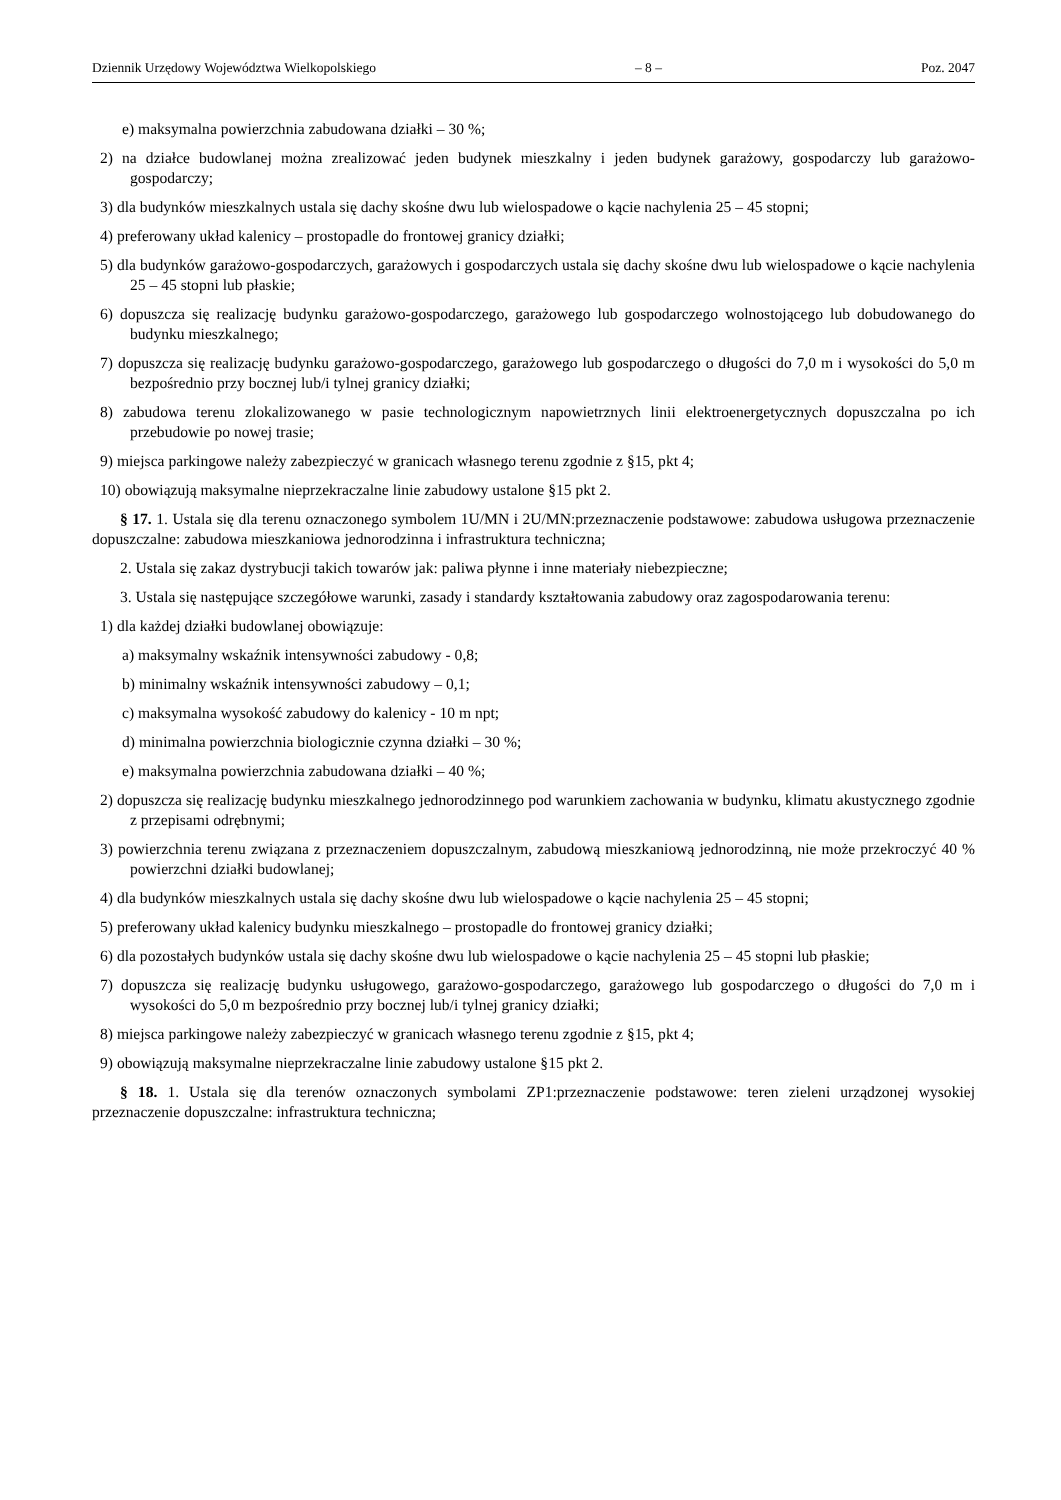Dziennik Urzędowy Województwa Wielkopolskiego – 8 – Poz. 2047
e) maksymalna powierzchnia zabudowana działki – 30 %;
2) na działce budowlanej można zrealizować jeden budynek mieszkalny i jeden budynek garażowy, gospodarczy lub garażowo-gospodarczy;
3) dla budynków mieszkalnych ustala się dachy skośne dwu lub wielospadowe o kącie nachylenia 25 – 45 stopni;
4) preferowany układ kalenicy – prostopadle do frontowej granicy działki;
5) dla budynków garażowo-gospodarczych, garażowych i gospodarczych ustala się dachy skośne dwu lub wielospadowe o kącie nachylenia 25 – 45 stopni lub płaskie;
6) dopuszcza się realizację budynku garażowo-gospodarczego, garażowego lub gospodarczego wolnostojącego lub dobudowanego do budynku mieszkalnego;
7) dopuszcza się realizację budynku garażowo-gospodarczego, garażowego lub gospodarczego o długości do 7,0 m i wysokości do 5,0 m bezpośrednio przy bocznej lub/i tylnej granicy działki;
8) zabudowa terenu zlokalizowanego w pasie technologicznym napowietrznych linii elektroenergetycznych dopuszczalna po ich przebudowie po nowej trasie;
9) miejsca parkingowe należy zabezpieczyć w granicach własnego terenu zgodnie z §15, pkt 4;
10) obowiązują maksymalne nieprzekraczalne linie zabudowy ustalone §15 pkt 2.
§ 17. 1. Ustala się dla terenu oznaczonego symbolem 1U/MN i 2U/MN:przeznaczenie podstawowe: zabudowa usługowa przeznaczenie dopuszczalne: zabudowa mieszkaniowa jednorodzinna i infrastruktura techniczna;
2. Ustala się zakaz dystrybucji takich towarów jak: paliwa płynne i inne materiały niebezpieczne;
3. Ustala się następujące szczegółowe warunki, zasady i standardy kształtowania zabudowy oraz zagospodarowania terenu:
1) dla każdej działki budowlanej obowiązuje:
a) maksymalny wskaźnik intensywności zabudowy - 0,8;
b) minimalny wskaźnik intensywności zabudowy – 0,1;
c) maksymalna wysokość zabudowy do kalenicy - 10 m npt;
d) minimalna powierzchnia biologicznie czynna działki – 30 %;
e) maksymalna powierzchnia zabudowana działki – 40 %;
2) dopuszcza się realizację budynku mieszkalnego jednorodzinnego pod warunkiem zachowania w budynku, klimatu akustycznego zgodnie z przepisami odrębnymi;
3) powierzchnia terenu związana z przeznaczeniem dopuszczalnym, zabudową mieszkaniową jednorodzinną, nie może przekroczyć 40 % powierzchni działki budowlanej;
4) dla budynków mieszkalnych ustala się dachy skośne dwu lub wielospadowe o kącie nachylenia 25 – 45 stopni;
5) preferowany układ kalenicy budynku mieszkalnego – prostopadle do frontowej granicy działki;
6) dla pozostałych budynków ustala się dachy skośne dwu lub wielospadowe o kącie nachylenia 25 – 45 stopni lub płaskie;
7) dopuszcza się realizację budynku usługowego, garażowo-gospodarczego, garażowego lub gospodarczego o długości do 7,0 m i wysokości do 5,0 m bezpośrednio przy bocznej lub/i tylnej granicy działki;
8) miejsca parkingowe należy zabezpieczyć w granicach własnego terenu zgodnie z §15, pkt 4;
9) obowiązują maksymalne nieprzekraczalne linie zabudowy ustalone §15 pkt 2.
§ 18. 1. Ustala się dla terenów oznaczonych symbolami ZP1:przeznaczenie podstawowe: teren zieleni urządzonej wysokiej przeznaczenie dopuszczalne: infrastruktura techniczna;